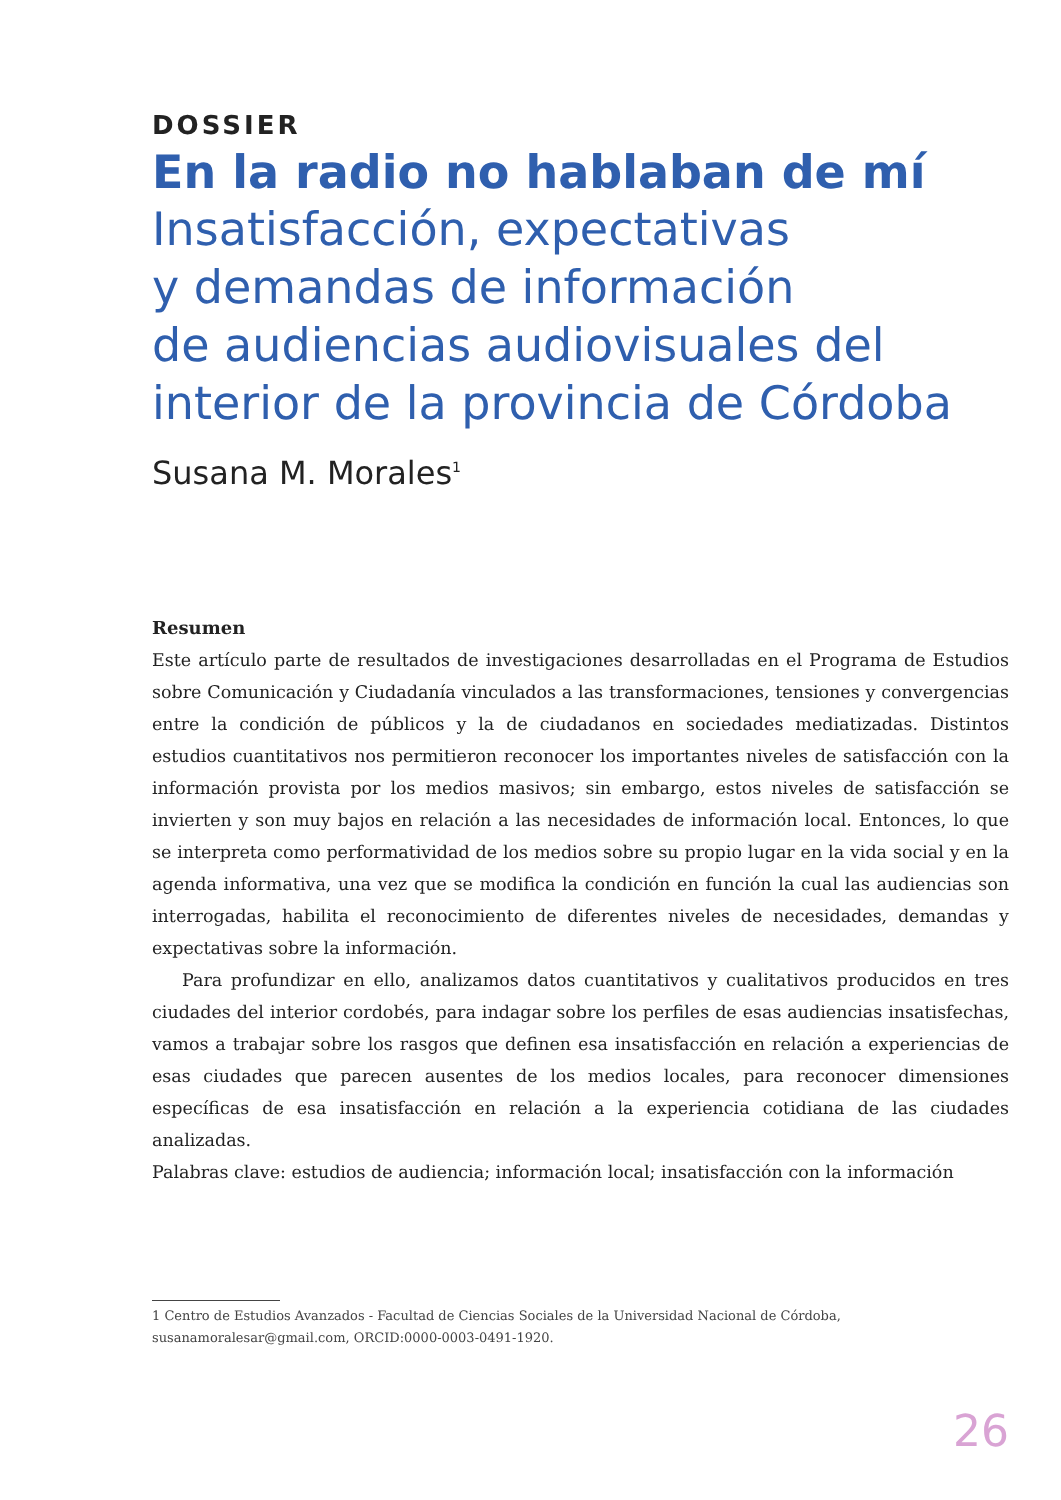DOSSIER
En la radio no hablaban de mí
Insatisfacción, expectativas
y demandas de información
de audiencias audiovisuales del
interior de la provincia de Córdoba
Susana M. Morales<sup>1</sup>
Resumen
Este artículo parte de resultados de investigaciones desarrolladas en el Programa de Estudios sobre Comunicación y Ciudadanía vinculados a las transformaciones, tensiones y convergencias entre la condición de públicos y la de ciudadanos en sociedades mediatizadas. Distintos estudios cuantitativos nos permitieron reconocer los importantes niveles de satisfacción con la información provista por los medios masivos; sin embargo, estos niveles de satisfacción se invierten y son muy bajos en relación a las necesidades de información local. Entonces, lo que se interpreta como performatividad de los medios sobre su propio lugar en la vida social y en la agenda informativa, una vez que se modifica la condición en función la cual las audiencias son interrogadas, habilita el reconocimiento de diferentes niveles de necesidades, demandas y expectativas sobre la información.
Para profundizar en ello, analizamos datos cuantitativos y cualitativos producidos en tres ciudades del interior cordobés, para indagar sobre los perfiles de esas audiencias insatisfechas, vamos a trabajar sobre los rasgos que definen esa insatisfacción en relación a experiencias de esas ciudades que parecen ausentes de los medios locales, para reconocer dimensiones específicas de esa insatisfacción en relación a la experiencia cotidiana de las ciudades analizadas.
Palabras clave: estudios de audiencia; información local; insatisfacción con la información
1 Centro de Estudios Avanzados - Facultad de Ciencias Sociales de la Universidad Nacional de Córdoba, susanamoralesar@gmail.com, ORCID:0000-0003-0491-1920.
26